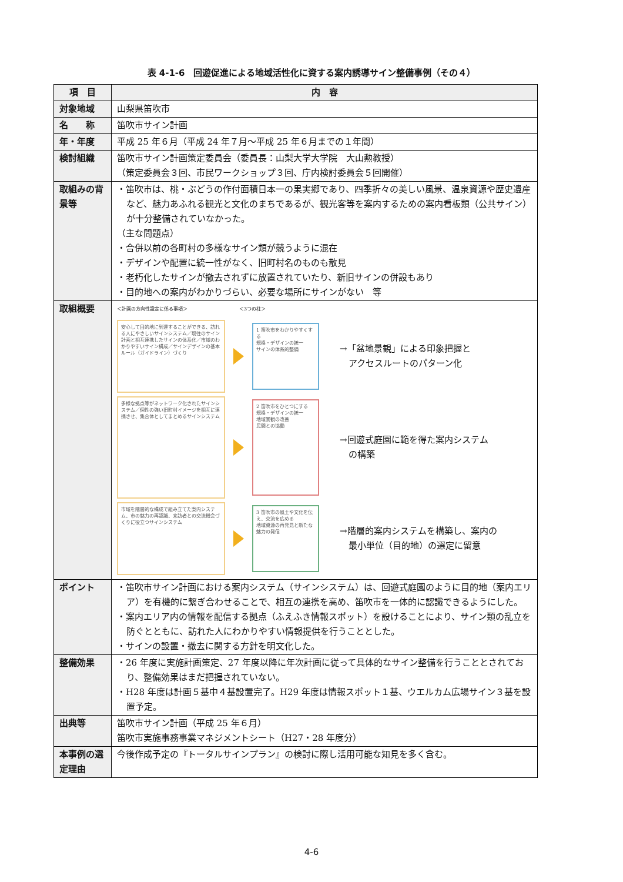表 4-1-6　回遊促進による地域活性化に資する案内誘導サイン整備事例（その４）
| 項 目 | 内 容 |
| --- | --- |
| 対象地域 | 山梨県笛吹市 |
| 名 称 | 笛吹市サイン計画 |
| 年・年度 | 平成 25 年６月（平成 24 年７月～平成 25 年６月までの１年間） |
| 検討組織 | 笛吹市サイン計画策定委員会（委員長：山梨大学大学院 大山勲教授） （策定委員会３回、市民ワークショップ３回、庁内検討委員会５回開催） |
| 取組みの背景等 | ・笛吹市は、桃・ぶどうの作付面積日本一の果実郷であり、四季折々の美しい風景、温泉資源や歴史遺産など、魅力あふれる観光と文化のまちであるが、観光客等を案内するための案内看板類（公共サイン）が十分整備されていなかった。 （主な問題点） ・合併以前の各町村の多様なサイン類が競うように混在 ・デザインや配置に統一性がなく、旧町村名のものも散見 ・老朽化したサインが撤去されずに放置されていたり、新旧サインの併設もあり ・目的地への案内がわかりづらい、必要な場所にサインがない 等 |
| 取組概要 | ＜計画の方向性設定に係る事項＞ ＜3つの柱＞ 安心して目的地に到達することができる、訪れる人にやさしいサインシステム／既往のサイン計画と相互連携したサインの体系化／市域のわかりやすいサイン構成／サインデザインの基本ルール（ガイドライン）づくり 1 笛吹市をわかりやすくする 規格・デザインの統一 サインの体系的整備 →「盆地景観」による印象把握と アクセスルートのパターン化 多様な拠点等がネットワーク化されたサインシステム／個性の強い旧町村イメージを相互に連携させ、集合体としてまとめるサインシステム 2 笛吹市をひとつにする 規格・デザインの統一 地域景観の改善 民間との協働 →回遊式庭園に範を得た案内システム の構築 市域を階層的な構成で組み立てた案内システム、市の魅力の再認識、来訪者との交流機会づくりに役立つサインシステム 3 笛吹市の風土や文化を伝え、交流を広める 地域資源の再発見と新たな魅力の発信 →階層的案内システムを構築し、案内の 最小単位（目的地）の選定に留意 |
| ポイント | ・笛吹市サイン計画における案内システム（サインシステム）は、回遊式庭園のように目的地（案内エリア）を有機的に繋ぎ合わせることで、相互の連携を高め、笛吹市を一体的に認識できるようにした。 ・案内エリア内の情報を配信する拠点（ふえふき情報スポット）を設けることにより、サイン類の乱立を防ぐとともに、訪れた人にわかりやすい情報提供を行うこととした。 ・サインの設置・撤去に関する方針を明文化した。 |
| 整備効果 | ・26 年度に実施計画策定、27 年度以降に年次計画に従って具体的なサイン整備を行うこととされており、整備効果はまだ把握されていない。 ・H28 年度は計画５基中４基設置完了。H29 年度は情報スポット１基、ウエルカム広場サイン３基を設置予定。 |
| 出典等 | 笛吹市サイン計画（平成 25 年６月） 笛吹市実施事務事業マネジメントシート（H27・28 年度分） |
| 本事例の選定理由 | 今後作成予定の『トータルサインプラン』の検討に際し活用可能な知見を多く含む。 |
4-6